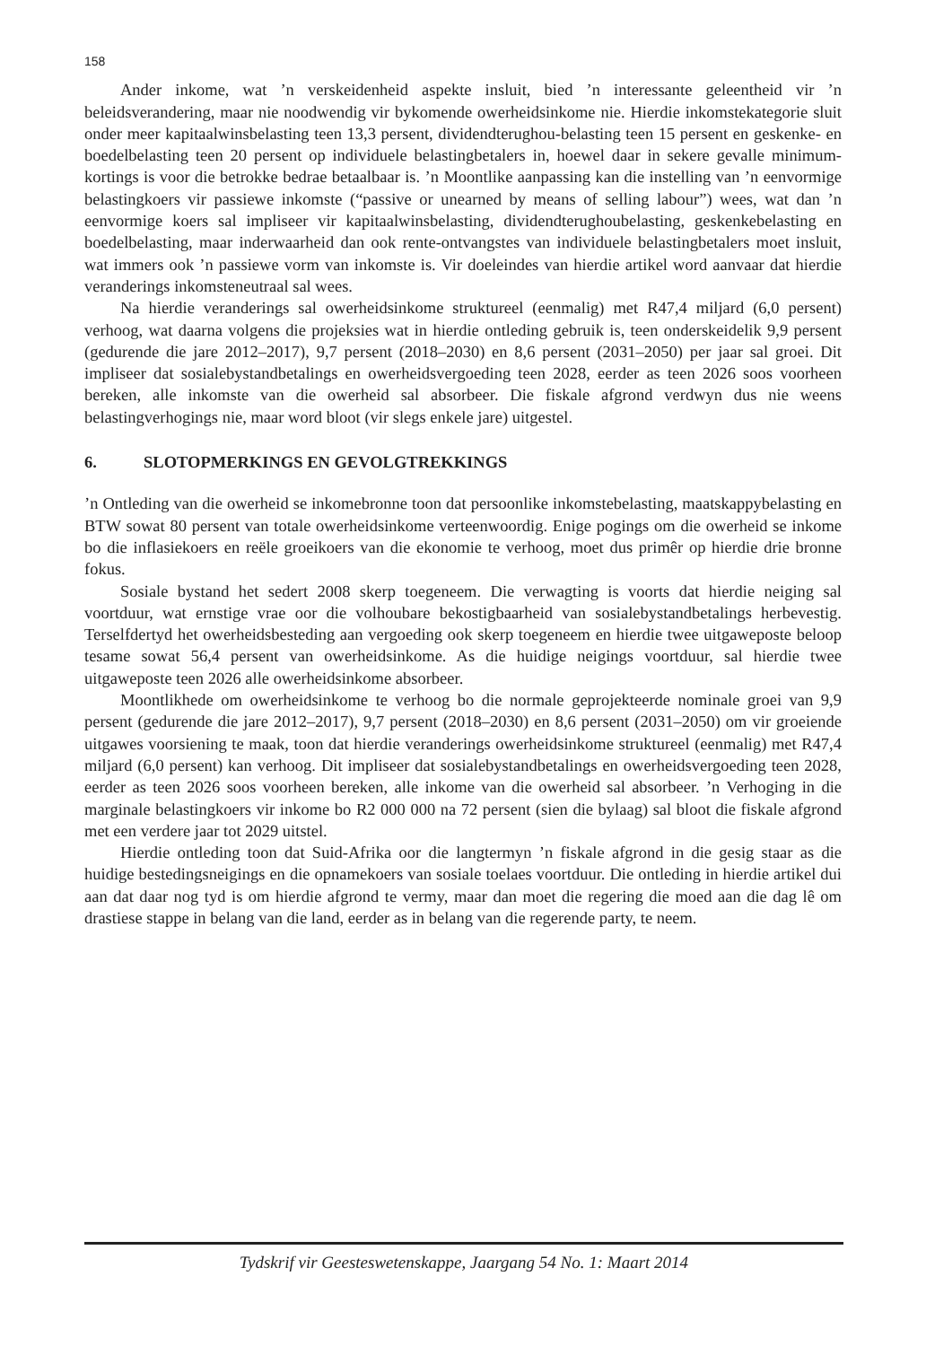158
Ander inkome, wat ’n verskeidenheid aspekte insluit, bied ’n interessante geleentheid vir ’n beleidsverandering, maar nie noodwendig vir bykomende owerheidsinkome nie. Hierdie inkomstekategorie sluit onder meer kapitaalwinsbelasting teen 13,3 persent, dividendterughou-belasting teen 15 persent en geskenke- en boedelbelasting teen 20 persent op individuele belastingbetalers in, hoewel daar in sekere gevalle minimum-kortings is voor die betrokke bedrae betaalbaar is. ’n Moontlike aanpassing kan die instelling van ’n eenvormige belastingkoers vir passiewe inkomste (“passive or unearned by means of selling labour”) wees, wat dan ’n eenvormige koers sal impliseer vir kapitaalwinsbelasting, dividendterughoubelasting, geskenkebelasting en boedelbelasting, maar inderwaarheid dan ook rente-ontvangstes van individuele belastingbetalers moet insluit, wat immers ook ’n passiewe vorm van inkomste is. Vir doeleindes van hierdie artikel word aanvaar dat hierdie veranderings inkomsteneutraal sal wees.
Na hierdie veranderings sal owerheidsinkome struktureel (eenmalig) met R47,4 miljard (6,0 persent) verhoog, wat daarna volgens die projeksies wat in hierdie ontleding gebruik is, teen onderskeidelik 9,9 persent (gedurende die jare 2012–2017), 9,7 persent (2018–2030) en 8,6 persent (2031–2050) per jaar sal groei. Dit impliseer dat sosialebystandbetalings en owerheidsvergoeding teen 2028, eerder as teen 2026 soos voorheen bereken, alle inkomste van die owerheid sal absorbeer. Die fiskale afgrond verdwyn dus nie weens belastingverhogings nie, maar word bloot (vir slegs enkele jare) uitgestel.
6. SLOTOPMERKINGS EN GEVOLGTREKKINGS
’n Ontleding van die owerheid se inkomebronne toon dat persoonlike inkomstebelasting, maatskappybelasting en BTW sowat 80 persent van totale owerheidsinkome verteenwoordig. Enige pogings om die owerheid se inkome bo die inflasiekoers en reële groeikoers van die ekonomie te verhoog, moet dus primêr op hierdie drie bronne fokus.
Sosiale bystand het sedert 2008 skerp toegeneem. Die verwagting is voorts dat hierdie neiging sal voortduur, wat ernstige vrae oor die volhoubare bekostigbaarheid van sosialebystandbetalings herbevestig. Terselfdertyd het owerheidsbesteding aan vergoeding ook skerp toegeneem en hierdie twee uitgaweposte beloop tesame sowat 56,4 persent van owerheidsinkome. As die huidige neigings voortduur, sal hierdie twee uitgaweposte teen 2026 alle owerheidsinkome absorbeer.
Moontlikhede om owerheidsinkome te verhoog bo die normale geprojekteerde nominale groei van 9,9 persent (gedurende die jare 2012–2017), 9,7 persent (2018–2030) en 8,6 persent (2031–2050) om vir groeiende uitgawes voorsiening te maak, toon dat hierdie veranderings owerheidsinkome struktureel (eenmalig) met R47,4 miljard (6,0 persent) kan verhoog. Dit impliseer dat sosialebystandbetalings en owerheidsvergoeding teen 2028, eerder as teen 2026 soos voorheen bereken, alle inkome van die owerheid sal absorbeer. ’n Verhoging in die marginale belastingkoers vir inkome bo R2 000 000 na 72 persent (sien die bylaag) sal bloot die fiskale afgrond met een verdere jaar tot 2029 uitstel.
Hierdie ontleding toon dat Suid-Afrika oor die langtermyn ’n fiskale afgrond in die gesig staar as die huidige bestedingsneigings en die opnamekoers van sosiale toelaes voortduur. Die ontleding in hierdie artikel dui aan dat daar nog tyd is om hierdie afgrond te vermy, maar dan moet die regering die moed aan die dag lê om drastiese stappe in belang van die land, eerder as in belang van die regerende party, te neem.
Tydskrif vir Geesteswetenskappe, Jaargang 54 No. 1: Maart 2014